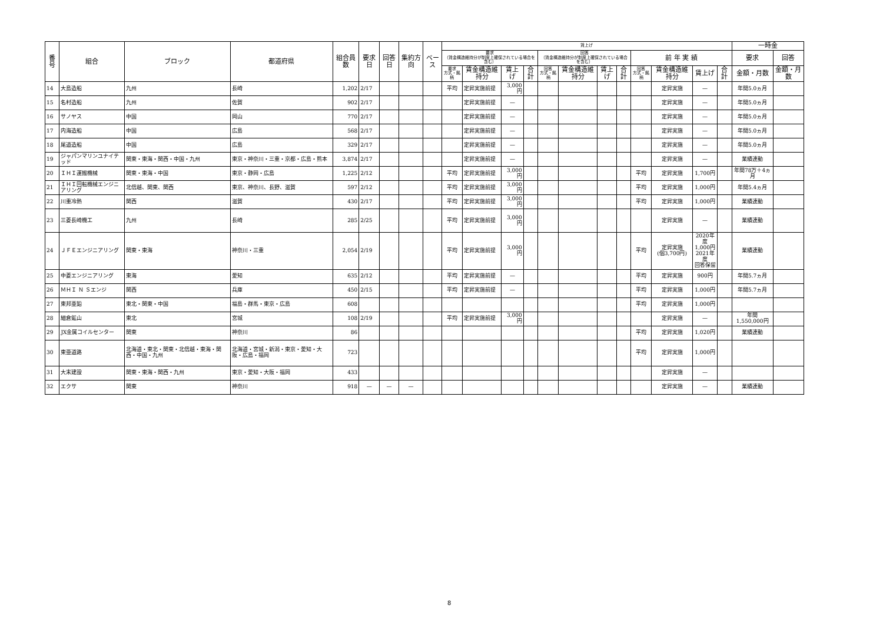| 番号 | 組合 | ブロック | 都道府県 | 組合員数 | 要求日 | 回答日 | 集約方向 | ベース | 賃上げ | | | | | | | | | | | | 一時金 | |
| --- | --- | --- | --- | --- | --- | --- | --- | --- | --- | --- | --- | --- | --- | --- | --- | --- | --- | --- | --- | --- | --- | --- |
| | | | | | | | | | 要求 （賃金構造維持分が制度上確保されている場合を含む） | | | | 回答 （賃金構造維持分が制度上確保されている場合を含む） | | | | 前 年 実 績 | | | | 要求 | 回答 |
| | | | | | | | | | 要求 方式・銘柄 | 賃金構造維持分 | 賃上げ | 合計 | 回答 方式・銘柄 | 賃金構造維持分 | 賃上げ | 合計 | 回答 方式・銘柄 | 賃金構造維持分 | 賃上げ | 合計 | 金額・月数 | 金額・月数 |
| 14 | 大島造船 | 九州 | 長崎 | 1,202 | 2/17 | | | | 平均 | 定昇実施前提 | 3,000円 | | | | | | | 定昇実施 | — | | 年間5.0ヵ月 | |
| 15 | 名村造船 | 九州 | 佐賀 | 902 | 2/17 | | | | | 定昇実施前提 | — | | | | | | | 定昇実施 | — | | 年間5.0ヵ月 | |
| 16 | サノヤス | 中国 | 岡山 | 770 | 2/17 | | | | | 定昇実施前提 | — | | | | | | | 定昇実施 | — | | 年間5.0ヵ月 | |
| 17 | 内海造船 | 中国 | 広島 | 568 | 2/17 | | | | | 定昇実施前提 | — | | | | | | | 定昇実施 | — | | 年間5.0ヵ月 | |
| 18 | 尾道造船 | 中国 | 広島 | 329 | 2/17 | | | | | 定昇実施前提 | — | | | | | | | 定昇実施 | — | | 年間5.0ヵ月 | |
| 19 | ジャパンマリンユナイテッド | 関東・東海・関西・中国・九州 | 東京・神奈川・三重・京都・広島・熊本 | 3,874 | 2/17 | | | | | 定昇実施前提 | — | | | | | | | 定昇実施 | — | | 業績連動 | |
| 20 | ＩＨＩ運搬機械 | 関東・東海・中国 | 東京・静岡・広島 | 1,225 | 2/12 | | | | 平均 | 定昇実施前提 | 3,000円 | | | | | | 平均 | 定昇実施 | 1,700円 | | 年間78万＋4ヵ月 | |
| 21 | ＩＨＩ回転機械エンジニアリング | 北信越、関東、関西 | 東京、神奈川、長野、滋賀 | 597 | 2/12 | | | | 平均 | 定昇実施前提 | 3,000円 | | | | | | 平均 | 定昇実施 | 1,000円 | | 年間5.4ヵ月 | |
| 22 | 川重冷熱 | 関西 | 滋賀 | 430 | 2/17 | | | | 平均 | 定昇実施前提 | 3,000円 | | | | | | 平均 | 定昇実施 | 1,000円 | | 業績連動 | |
| 23 | 三菱長崎機工 | 九州 | 長崎 | 285 | 2/25 | | | | 平均 | 定昇実施前提 | 3,000円 | | | | | | | 定昇実施 | — | | 業績連動 | |
| 24 | ＪＦＥエンジニアリング | 関東・東海 | 神奈川・三重 | 2,054 | 2/19 | | | | 平均 | 定昇実施前提 | 3,000円 | | | | | | 平均 | 定昇実施 (個3,700円) | 2020年度 1,000円 2021年度 回答保留 | | 業績連動 | |
| 25 | 中菱エンジニアリング | 東海 | 愛知 | 635 | 2/12 | | | | 平均 | 定昇実施前提 | — | | | | | | 平均 | 定昇実施 | 900円 | | 年間5.7ヵ月 | |
| 26 | ＭＨＩ Ｎ Ｓエンジ | 関西 | 兵庫 | 450 | 2/15 | | | | 平均 | 定昇実施前提 | — | | | | | | 平均 | 定昇実施 | 1,000円 | | 年間5.7ヵ月 | |
| 27 | 東邦亜鉛 | 東北・関東・中国 | 福島・群馬・東京・広島 | 608 | | | | | | | | | | | | | 平均 | 定昇実施 | 1,000円 | | | |
| 28 | 細倉鉱山 | 東北 | 宮城 | 108 | 2/19 | | | | 平均 | 定昇実施前提 | 3,000円 | | | | | | | 定昇実施 | — | | 年間 1,550,000円 | |
| 29 | JX金属コイルセンター | 関東 | 神奈川 | 86 | | | | | | | | | | | | | 平均 | 定昇実施 | 1,020円 | | 業績連動 | |
| 30 | 東亜道路 | 北海道・東北・関東・北信越・東海・関西・中国・九州 | 北海道・宮城・新潟・東京・愛知・大阪・広島・福岡 | 723 | | | | | | | | | | | | | 平均 | 定昇実施 | 1,000円 | | | |
| 31 | 大末建設 | 関東・東海・関西・九州 | 東京・愛知・大阪・福岡 | 433 | | | | | | | | | | | | | | 定昇実施 | — | | | |
| 32 | エクサ | 関東 | 神奈川 | 918 | — | — | — | | | | | | | | | | | 定昇実施 | — | | 業績連動 | |
8